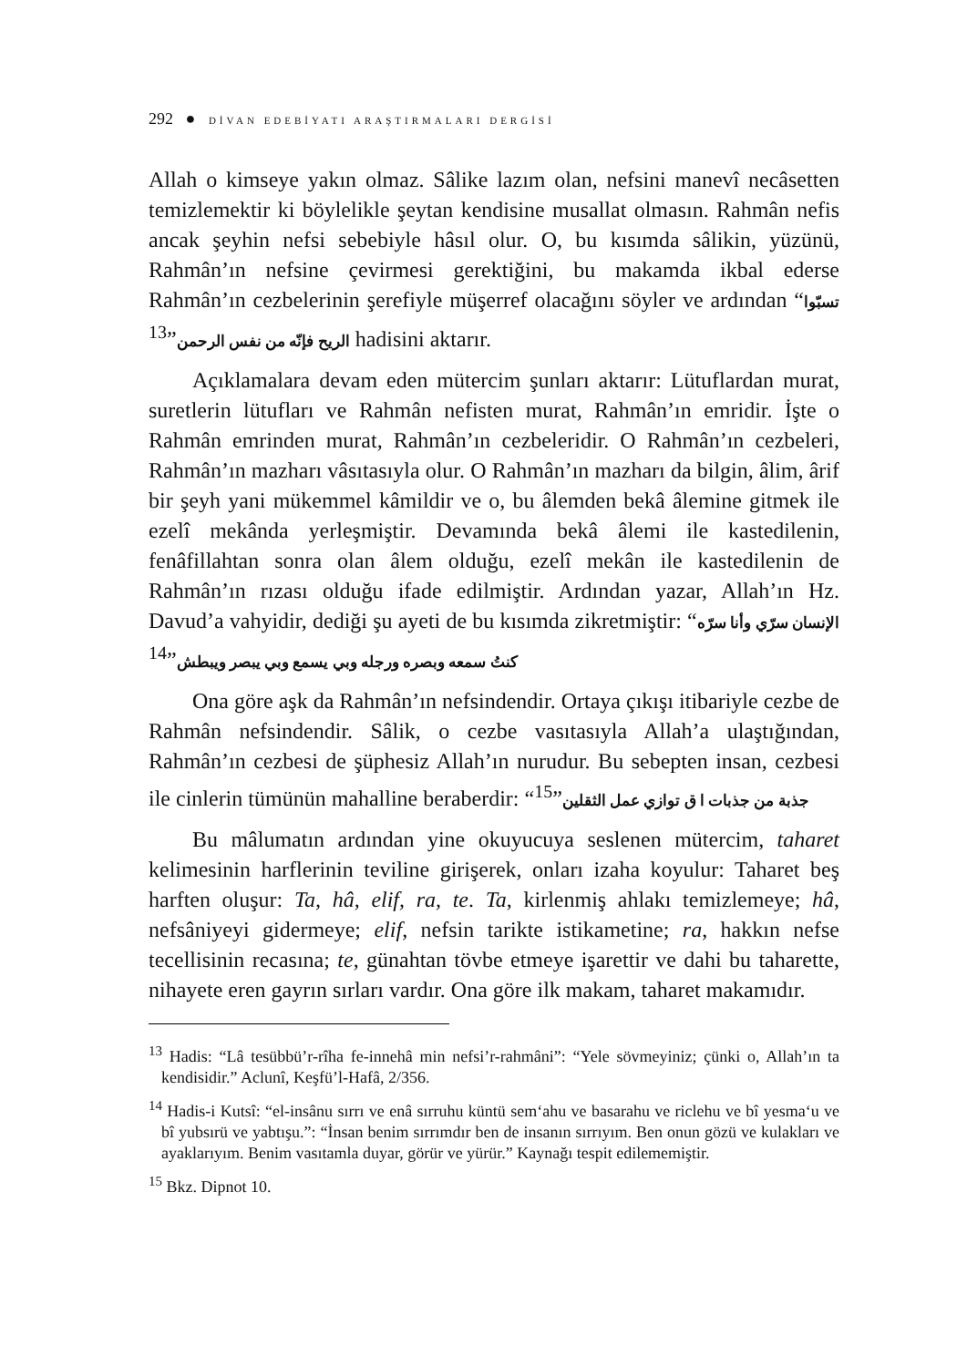292 ● DİVAN EDEBİYATI ARAŞTIRMALARI DERGİSİ
Allah o kimseye yakın olmaz. Sâlike lazım olan, nefsini manevî necâsetten temizlemektir ki böylelikle şeytan kendisine musallat olmasın. Rahmân nefis ancak şeyhin nefsi sebebiyle hâsıl olur. O, bu kısımda sâlikin, yüzünü, Rahmân’ın nefsine çevirmesi gerektiğini, bu makamda ikbal ederse Rahmân’ın cezbelerinin şerefiyle müşerref olacağını söyler ve ardından “تسبّوا الريح فإنّه من نفس الرحمن”<sup>13</sup> hadisini aktarır.
Açıklamalara devam eden mütercim şunları aktarır: Lütuflardan murat, suretlerin lütufları ve Rahmân nefisten murat, Rahmân’ın emridir. İşte o Rahmân emrinden murat, Rahmân’ın cezbeleridir. O Rahmân’ın cezbeleri, Rahmân’ın mazharı vâsıtasıyla olur. O Rahmân’ın mazharı da bilgin, âlim, ârif bir şeyh yani mükemmel kâmildir ve o, bu âlemden bekâ âlemine gitmek ile ezelî mekânda yerleşmiştir. Devamında bekâ âlemi ile kastedilenin, fenâfillahtan sonra olan âlem olduğu, ezelî mekân ile kastedilenin de Rahmân’ın rızası olduğu ifade edilmiştir. Ardından yazar, Allah’ın Hz. Davud’a vahyidir, dediği şu ayeti de bu kısımda zikretmiştir: “الإنسان سرّي وأنا سرّه كنتُ سمعه وبصره ورجله وبي يسمع وبي يبصر ويبطش”<sup>14</sup>
Ona göre aşk da Rahmân’ın nefsindendir. Ortaya çıkışı itibariyle cezbe de Rahmân nefsindendir. Sâlik, o cezbe vasıtasıyla Allah’a ulaştığından, Rahmân’ın cezbesi de şüphesiz Allah’ın nurudur. Bu sebepten insan, cezbesi ile cinlerin tümünün mahalline beraberdir: “جذبة من جذبات ا ق توازي عمل الثقلين”<sup>15</sup>
Bu mâlumatın ardından yine okuyucuya seslenen mütercim, taharet kelimesinin harflerinin teviline girişerek, onları izaha koyulur: Taharet beş harften oluşur: Ta, hâ, elif, ra, te. Ta, kirlenmiş ahlakı temizlemeye; hâ, nefsâniyeyi gidermeye; elif, nefsin tarikte istikametine; ra, hakkın nefse tecellisinin recasına; te, günahtan tövbe etmeye işarettir ve dahi bu taharette, nihayete eren gayrın sırları vardır. Ona göre ilk makam, taharet makamıdır.
<sup>13</sup> Hadis: “Lâ tesübbü’r-rîha fe-innehâ min nefsi’r-rahmâni”: “Yele sövmeyiniz; çünki o, Allah’ın ta kendisidir.” Aclunî, Keşfü’l-Hafâ, 2/356.
<sup>14</sup> Hadis-i Kutsî: “el-insânu sırrı ve enâ sırruhu küntü sem‘ahu ve basarahu ve riclehu ve bî yesma‘u ve bî yubsırü ve yabtışu.”: “İnsan benim sırrımdır ben de insanın sırrıyım. Ben onun gözü ve kulakları ve ayaklarıyım. Benim vasıtamla duyar, görür ve yürür.” Kaynağı tespit edilememiştir.
<sup>15</sup> Bkz. Dipnot 10.